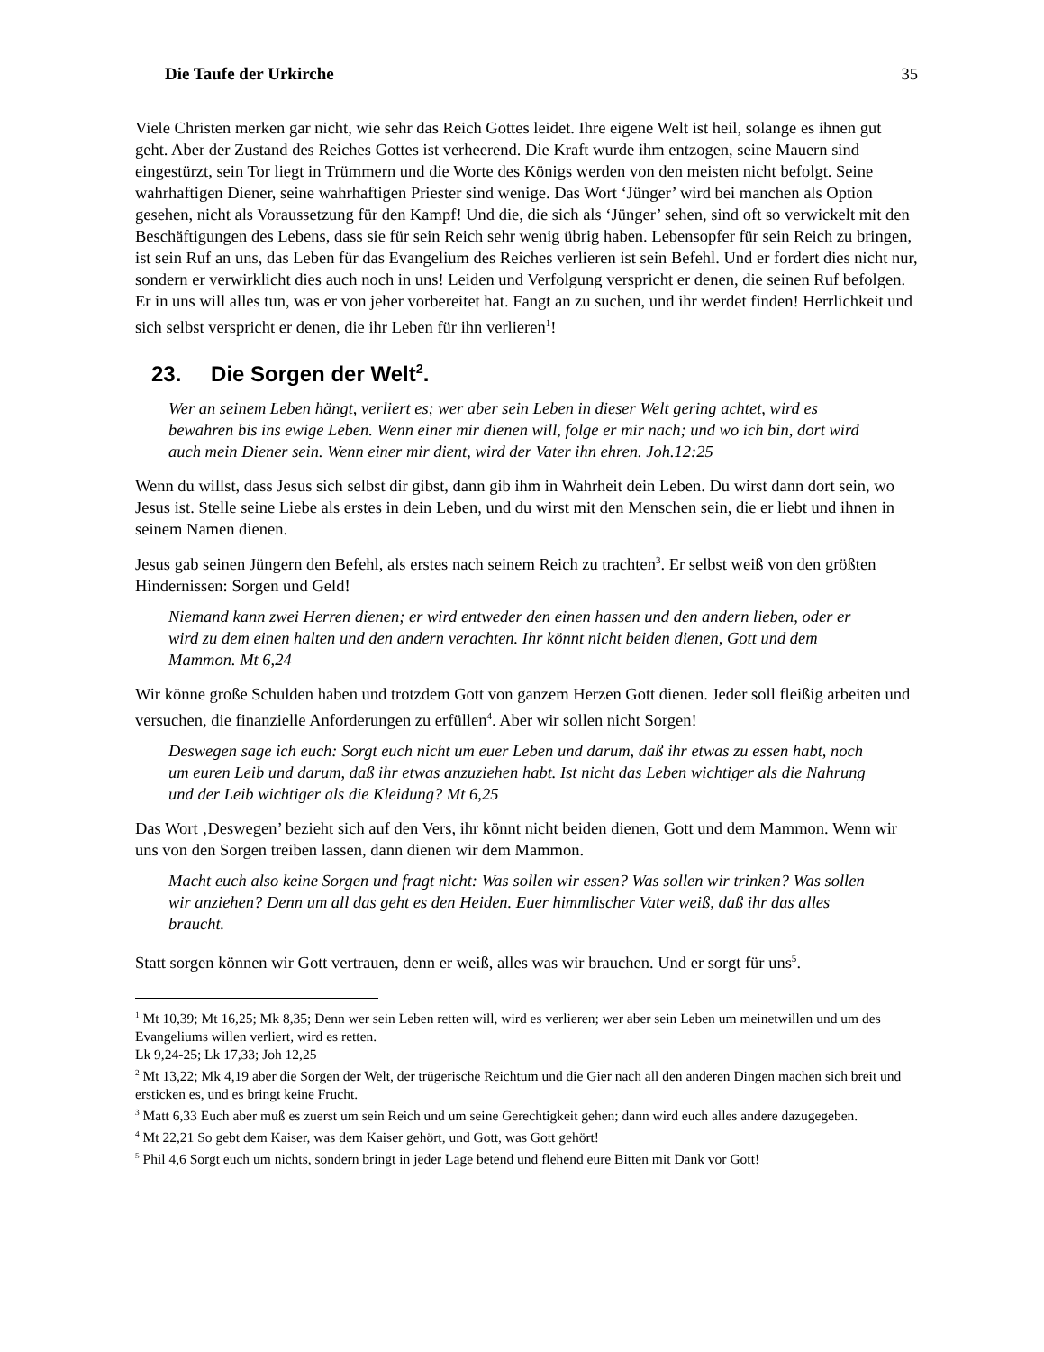Die Taufe der Urkirche 35
Viele Christen merken gar nicht, wie sehr das Reich Gottes leidet. Ihre eigene Welt ist heil, solange es ihnen gut geht. Aber der Zustand des Reiches Gottes ist verheerend. Die Kraft wurde ihm entzogen, seine Mauern sind eingestürzt, sein Tor liegt in Trümmern und die Worte des Königs werden von den meisten nicht befolgt. Seine wahrhaftigen Diener, seine wahrhaftigen Priester sind wenige. Das Wort ‘Jünger’ wird bei manchen als Option gesehen, nicht als Voraussetzung für den Kampf! Und die, die sich als ‘Jünger’ sehen, sind oft so verwickelt mit den Beschäftigungen des Lebens, dass sie für sein Reich sehr wenig übrig haben. Lebensopfer für sein Reich zu bringen, ist sein Ruf an uns, das Leben für das Evangelium des Reiches verlieren ist sein Befehl. Und er fordert dies nicht nur, sondern er verwirklicht dies auch noch in uns! Leiden und Verfolgung verspricht er denen, die seinen Ruf befolgen. Er in uns will alles tun, was er von jeher vorbereitet hat. Fangt an zu suchen, und ihr werdet finden! Herrlichkeit und sich selbst verspricht er denen, die ihr Leben für ihn verlieren<sup>1</sup>!
23. Die Sorgen der Welt<sup>2</sup>.
Wer an seinem Leben hängt, verliert es; wer aber sein Leben in dieser Welt gering achtet, wird es bewahren bis ins ewige Leben. Wenn einer mir dienen will, folge er mir nach; und wo ich bin, dort wird auch mein Diener sein. Wenn einer mir dient, wird der Vater ihn ehren. Joh.12:25
Wenn du willst, dass Jesus sich selbst dir gibst, dann gib ihm in Wahrheit dein Leben. Du wirst dann dort sein, wo Jesus ist. Stelle seine Liebe als erstes in dein Leben, und du wirst mit den Menschen sein, die er liebt und ihnen in seinem Namen dienen.
Jesus gab seinen Jüngern den Befehl, als erstes nach seinem Reich zu trachten<sup>3</sup>. Er selbst weiß von den größten Hindernissen: Sorgen und Geld!
Niemand kann zwei Herren dienen; er wird entweder den einen hassen und den andern lieben, oder er wird zu dem einen halten und den andern verachten. Ihr könnt nicht beiden dienen, Gott und dem Mammon. Mt 6,24
Wir könne große Schulden haben und trotzdem Gott von ganzem Herzen Gott dienen. Jeder soll fleißig arbeiten und versuchen, die finanzielle Anforderungen zu erfüllen<sup>4</sup>. Aber wir sollen nicht Sorgen!
Deswegen sage ich euch: Sorgt euch nicht um euer Leben und darum, daß ihr etwas zu essen habt, noch um euren Leib und darum, daß ihr etwas anzuziehen habt. Ist nicht das Leben wichtiger als die Nahrung und der Leib wichtiger als die Kleidung? Mt 6,25
Das Wort ‚Deswegen’ bezieht sich auf den Vers, ihr könnt nicht beiden dienen, Gott und dem Mammon. Wenn wir uns von den Sorgen treiben lassen, dann dienen wir dem Mammon.
Macht euch also keine Sorgen und fragt nicht: Was sollen wir essen? Was sollen wir trinken? Was sollen wir anziehen? Denn um all das geht es den Heiden. Euer himmlischer Vater weiß, daß ihr das alles braucht.
Statt sorgen können wir Gott vertrauen, denn er weiß, alles was wir brauchen. Und er sorgt für uns<sup>5</sup>.
<sup>1</sup> Mt 10,39; Mt 16,25; Mk 8,35; Denn wer sein Leben retten will, wird es verlieren; wer aber sein Leben um meinetwillen und um des Evangeliums willen verliert, wird es retten.
Lk 9,24-25; Lk 17,33; Joh 12,25
<sup>2</sup> Mt 13,22; Mk 4,19 aber die Sorgen der Welt, der trügerische Reichtum und die Gier nach all den anderen Dingen machen sich breit und ersticken es, und es bringt keine Frucht.
<sup>3</sup> Matt 6,33 Euch aber muß es zuerst um sein Reich und um seine Gerechtigkeit gehen; dann wird euch alles andere dazugegeben.
<sup>4</sup> Mt 22,21 So gebt dem Kaiser, was dem Kaiser gehört, und Gott, was Gott gehört!
<sup>5</sup> Phil 4,6 Sorgt euch um nichts, sondern bringt in jeder Lage betend und flehend eure Bitten mit Dank vor Gott!